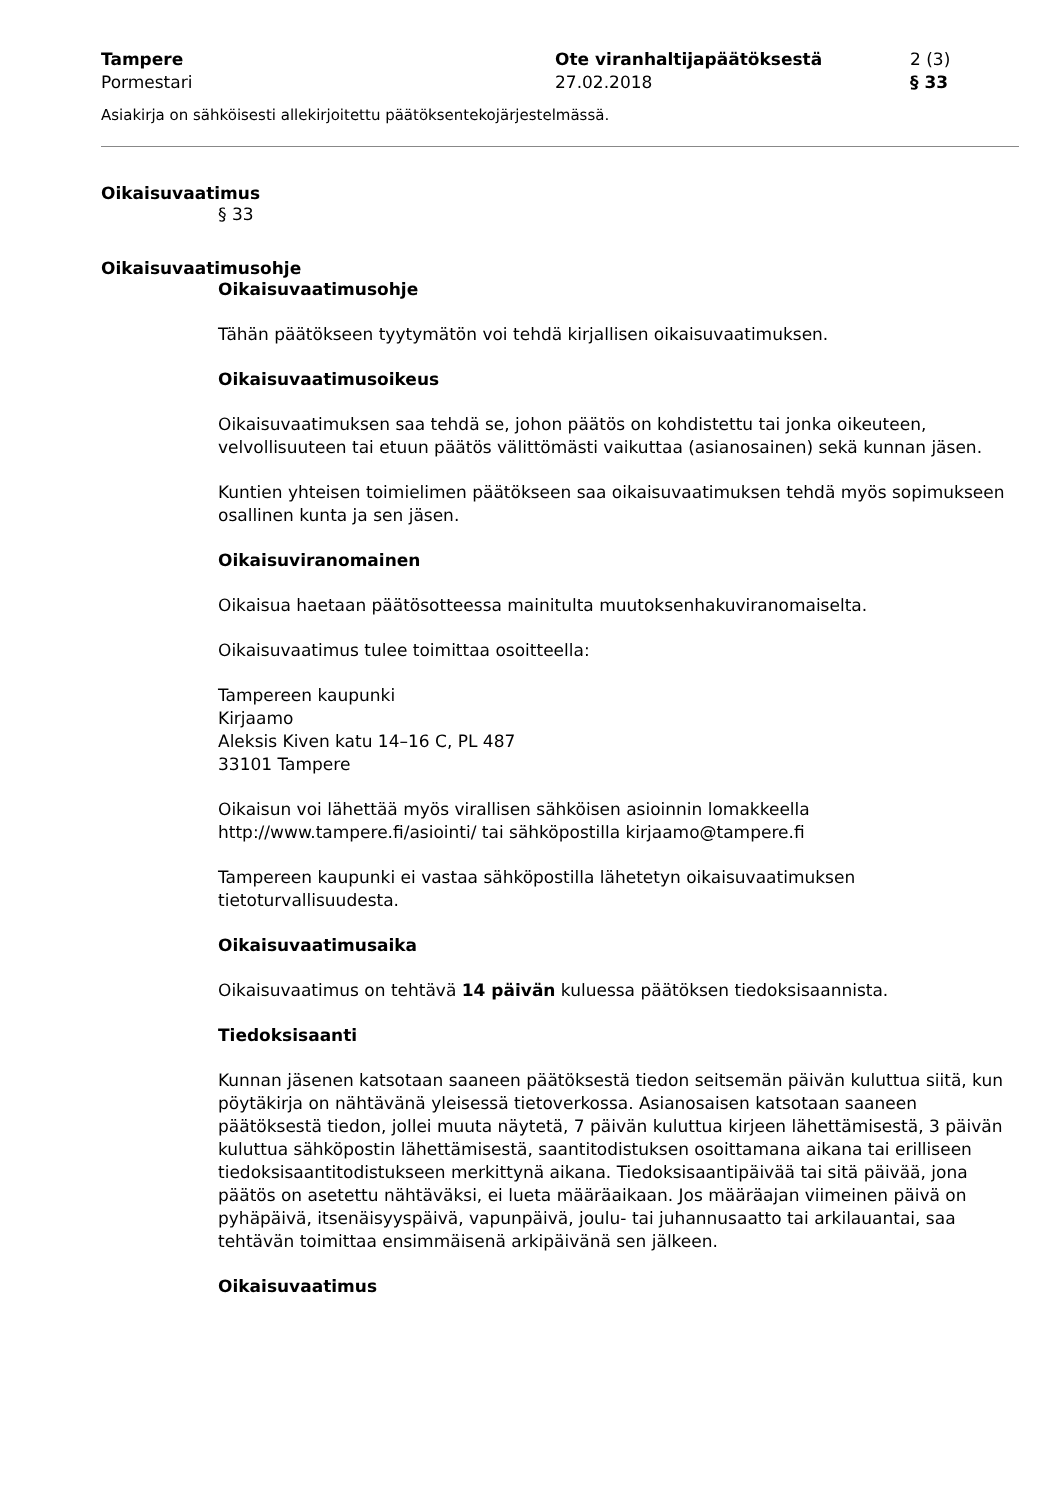Tampere
Pormestari
Ote viranhaltijapäätöksestä
27.02.2018
2 (3)
§ 33
Asiakirja on sähköisesti allekirjoitettu päätöksentekojärjestelmässä.
Oikaisuvaatimus
§ 33
Oikaisuvaatimusohje
Oikaisuvaatimusohje
Tähän päätökseen tyytymätön voi tehdä kirjallisen oikaisuvaatimuksen.
Oikaisuvaatimusoikeus
Oikaisuvaatimuksen saa tehdä se, johon päätös on kohdistettu tai jonka oikeuteen, velvollisuuteen tai etuun päätös välittömästi vaikuttaa (asianosainen) sekä kunnan jäsen.
Kuntien yhteisen toimielimen päätökseen saa oikaisuvaatimuksen tehdä myös sopimukseen osallinen kunta ja sen jäsen.
Oikaisuviranomainen
Oikaisua haetaan päätösotteessa mainitulta muutoksenhakuviranomaiselta.
Oikaisuvaatimus tulee toimittaa osoitteella:
Tampereen kaupunki
Kirjaamo
Aleksis Kiven katu 14–16 C, PL 487
33101 Tampere
Oikaisun voi lähettää myös virallisen sähköisen asioinnin lomakkeella http://www.tampere.fi/asiointi/ tai sähköpostilla kirjaamo@tampere.fi
Tampereen kaupunki ei vastaa sähköpostilla lähetetyn oikaisuvaatimuksen tietoturvallisuudesta.
Oikaisuvaatimusaika
Oikaisuvaatimus on tehtävä 14 päivän kuluessa päätöksen tiedoksisaannista.
Tiedoksisaanti
Kunnan jäsenen katsotaan saaneen päätöksestä tiedon seitsemän päivän kuluttua siitä, kun pöytäkirja on nähtävänä yleisessä tietoverkossa. Asianosaisen katsotaan saaneen päätöksestä tiedon, jollei muuta näytetä, 7 päivän kuluttua kirjeen lähettämisestä, 3 päivän kuluttua sähköpostin lähettämisestä, saantitodistuksen osoittamana aikana tai erilliseen tiedoksisaantitodistukseen merkittynä aikana. Tiedoksisaantipäivää tai sitä päivää, jona päätös on asetettu nähtäväksi, ei lueta määräaikaan. Jos määräajan viimeinen päivä on pyhäpäivä, itsenäisyyspäivä, vapunpäivä, joulu- tai juhannusaatto tai arkilauantai, saa tehtävän toimittaa ensimmäisenä arkipäivänä sen jälkeen.
Oikaisuvaatimus